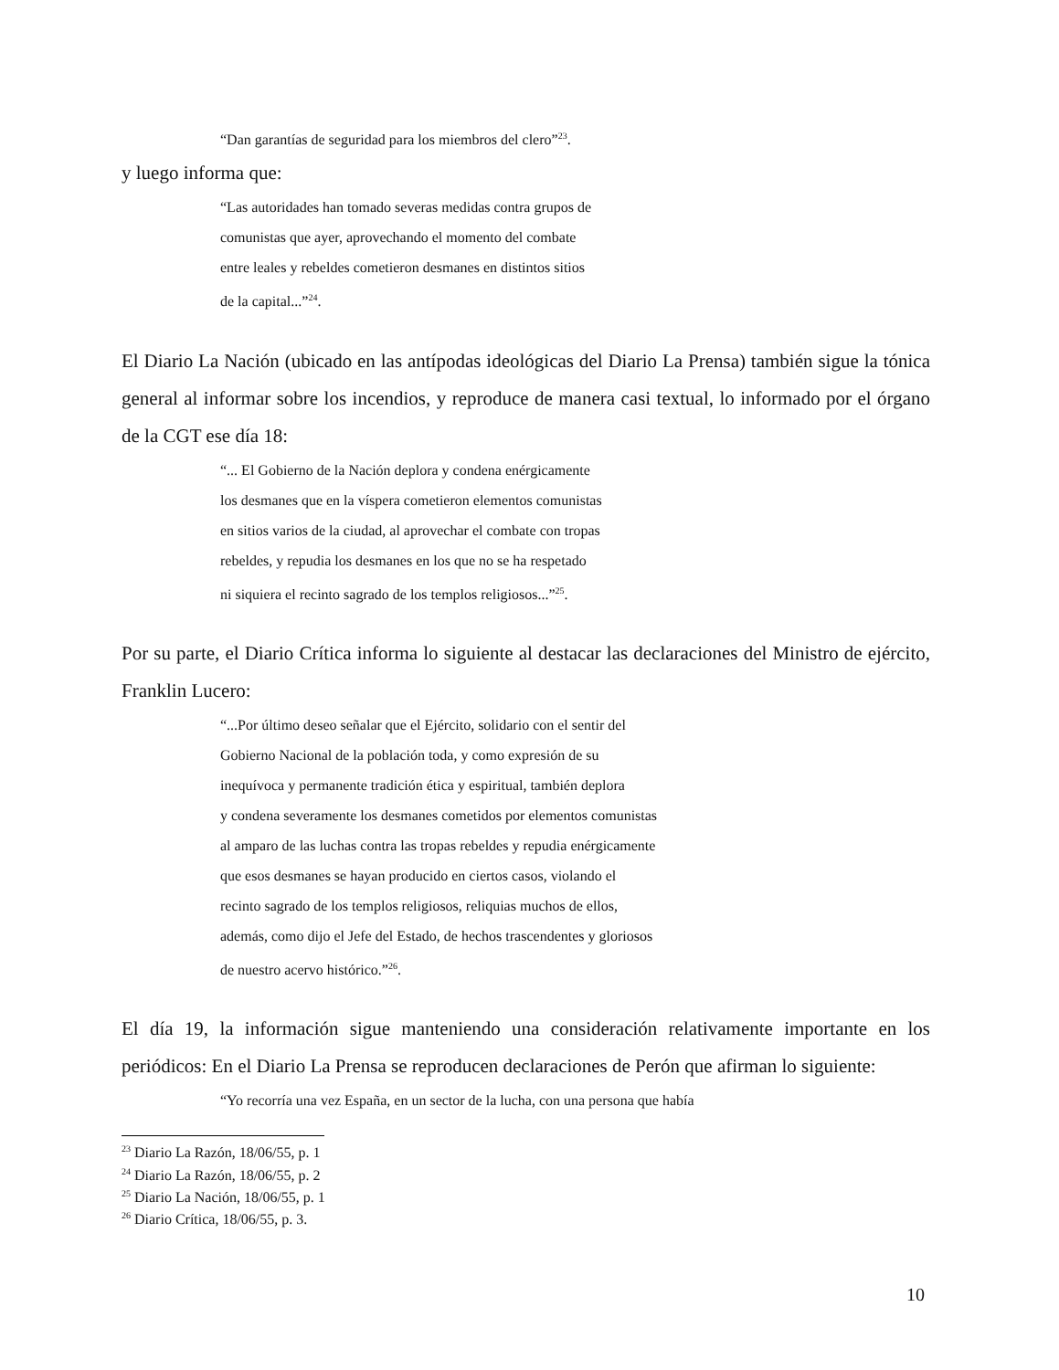“Dan garantías de seguridad para los miembros del clero”<sup>23</sup>.
y luego informa que:
“Las autoridades han tomado severas medidas contra grupos de
comunistas que ayer, aprovechando el momento del combate
entre leales y rebeldes cometieron desmanes en distintos sitios
de la capital...”<sup>24</sup>.
El Diario La Nación (ubicado en las antípodas ideológicas del Diario La Prensa) también sigue la tónica general al informar sobre los incendios, y reproduce de manera casi textual, lo informado por el órgano de la CGT ese día 18:
“... El Gobierno de la Nación deplora y condena enérgicamente
los desmanes que en la víspera cometieron elementos comunistas
en sitios varios de la ciudad, al aprovechar el combate con tropas
rebeldes, y repudia los desmanes en los que no se ha respetado
ni siquiera el recinto sagrado de los templos religiosos...”<sup>25</sup>.
Por su parte, el Diario Crítica informa lo siguiente al destacar las declaraciones del Ministro de ejército, Franklin Lucero:
“...Por último deseo señalar que el Ejército, solidario con el sentir del
Gobierno Nacional de la población toda, y como expresión de su
inequívoca y permanente tradición ética y espiritual, también deplora
y condena severamente los desmanes cometidos por elementos comunistas
al amparo de las luchas contra las tropas rebeldes y repudia enérgicamente
que esos desmanes se hayan producido en ciertos casos, violando el
recinto sagrado de los templos religiosos, reliquias muchos de ellos,
además, como dijo el Jefe del Estado, de hechos trascendentes y gloriosos
de nuestro acervo histórico.”<sup>26</sup>.
El día 19, la información sigue manteniendo una consideración relativamente importante en los periódicos: En el Diario La Prensa se reproducen declaraciones de Perón que afirman lo siguiente:
“Yo recorría una vez España, en un sector de la lucha, con una persona que había
<sup>23</sup> Diario La Razón, 18/06/55, p. 1
<sup>24</sup> Diario La Razón, 18/06/55, p. 2
<sup>25</sup> Diario La Nación, 18/06/55, p. 1
<sup>26</sup> Diario Crítica, 18/06/55, p. 3.
10